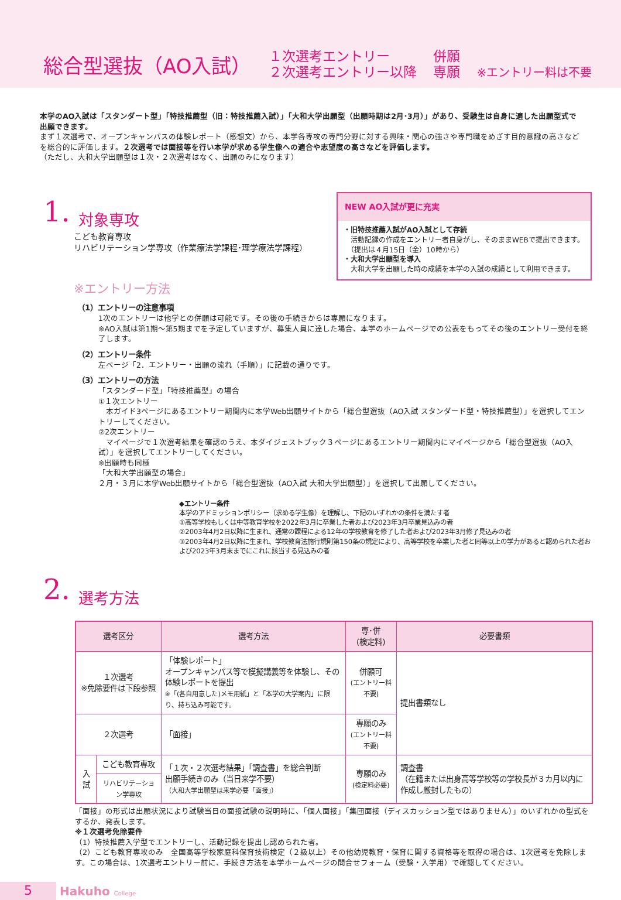総合型選抜（AO入試）
１次選考エントリー
２次選考エントリー以降
併願
専願
※エントリー料は不要
本学のAO入試は「スタンダート型」「特技推薦型（旧：特技推薦入試）」「大和大学出願型（出願時期は2月･3月）」があり、受験生は自身に適した出願型式で出願できます。
まず１次選考で、オープンキャンパスの体験レポート（感想文）から、本学各専攻の専門分野に対する興味・関心の強さや専門職をめざす目的意識の高さなどを総合的に評価します。２次選考では面接等を行い本学が求める学生像への適合や志望度の高さなどを評価します。
（ただし、大和大学出願型は１次・２次選考はなく、出願のみになります）
1. 対象専攻
こども教育専攻
リハビリテーション学専攻（作業療法学課程･理学療法学課程）
NEW AO入試が更に充実
・旧特技推薦入試がAO入試として存続
　活動記録の作成をエントリー者自身がし、そのままWEBで提出できます。
　（提出は４月15日（金）10時から）
・大和大学出願型を導入
　大和大学を出願した時の成績を本学の入試の成績として利用できます。
※エントリー方法
（1）エントリーの注意事項
1次のエントリーは他学との併願は可能です。その後の手続きからは専願になります。
※AO入試は第1期〜第5期までを予定していますが、募集人員に達した場合、本学のホームページでの公表をもってその後のエントリー受付を終了します。
（2）エントリー条件
左ページ「2．エントリー・出願の流れ（手順）」に記載の通りです。
（3）エントリーの方法
「スタンダード型」「特技推薦型」の場合
①１次エントリー
　本ガイド3ページにあるエントリー期間内に本学Web出願サイトから「総合型選抜（AO入試 スタンダード型・特技推薦型）」を選択してエントリーしてください。
②2次エントリー
　マイページで１次選考結果を確認のうえ、本ダイジェストブック３ページにあるエントリー期間内にマイページから「総合型選抜（AO入試）」を選択してエントリーしてください。
※出願時も同様
「大和大学出願型の場合」
２月・３月に本学Web出願サイトから「総合型選抜（AO入試 大和大学出願型）」を選択して出願してください。
◆エントリー条件
本学のアドミッションポリシー（求める学生像）を理解し、下記のいずれかの条件を満たす者
①高等学校もしくは中等教育学校を2022年3月に卒業した者および2023年3月卒業見込みの者
②2003年4月2日以降に生まれ、通常の課程による12年の学校教育を修了した者および2023年3月修了見込みの者
③2003年4月2日以降に生まれ、学校教育法施行規則第150条の規定により、高等学校を卒業した者と同等以上の学力があると認められた者および2023年3月末までにこれに該当する見込みの者
2. 選考方法
| 選考区分 | | 選考方法 | 専･併 (検定料) | 必要書類 |
| --- | --- | --- | --- | --- |
| １次選考 ※免除要件は下段参照 | | 「体験レポート」 オープンキャンパス等で模擬講義等を体験し、その体験レポートを提出 ※「(各自用意した)メモ用紙」と「本学の大学案内」に限り、持ち込み可能です。 | 併願可 (エントリー料不要) | 提出書類なし |
| ２次選考 | | 「面接」 | 専願のみ (エントリー料不要) | |
| 入試 | こども教育専攻 | 「１次・２次選考結果」「調査書」を総合判断 出願手続きのみ（当日来学不要） （大和大学出願型は来学必要「面接」） | 専願のみ (検定料必要) | 調査書 （在籍または出身高等学校等の学校長が３カ月以内に作成し厳封したもの） |
| | リハビリテーション学専攻 | | | |
「面接」の形式は出願状況により試験当日の面接試験の説明時に、「個人面接」「集団面接（ディスカッション型ではありません）」のいずれかの型式をするか、発表します。
※１次選考免除要件
（1）特技推薦入学型でエントリーし、活動記録を提出し認められた者。
（2）こども教育専攻のみ　全国高等学校家庭科保育技術検定（２級以上）その他幼児教育・保育に関する資格等を取得の場合は、1次選考を免除します。この場合は、1次選考エントリー前に、手続き方法を本学ホームページの問合せフォーム（受験・入学用）で確認してください。
5 Hakuho College